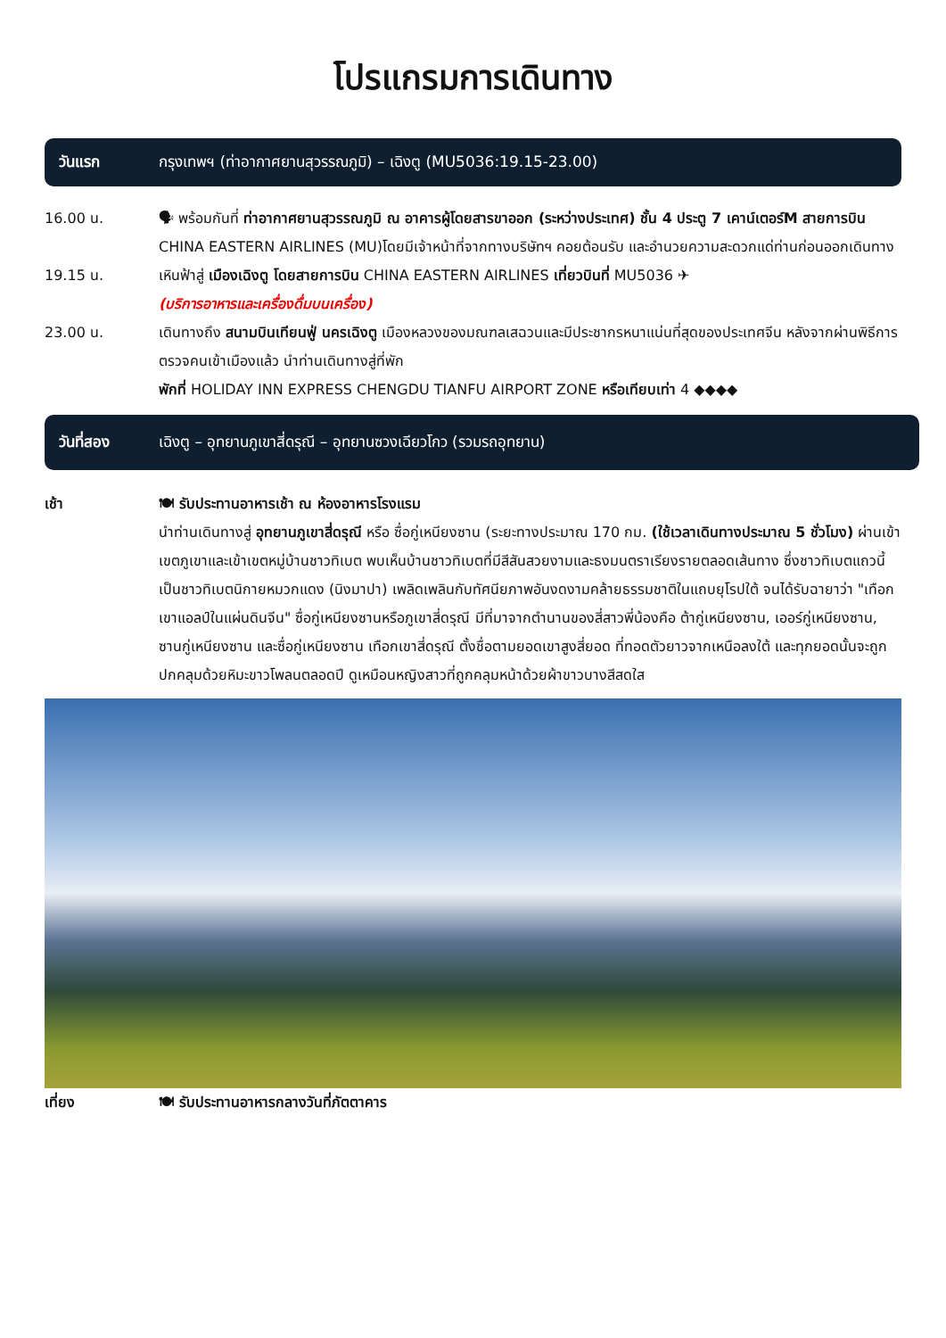โปรแกรมการเดินทาง
วันแรก กรุงเทพฯ (ท่าอากาศยานสุวรรณภูมิ) – เฉิงตู (MU5036:19.15-23.00)
16.00 น. 🗣 พร้อมกันที่ ท่าอากาศยานสุวรรณภูมิ ณ อาคารผู้โดยสารขาออก (ระหว่างประเทศ) ชั้น 4 ประตู 7 เคาน์เตอร์M สายการบิน CHINA EASTERN AIRLINES (MU)โดยมีเจ้าหน้าที่จากทางบริษัทฯ คอยต้อนรับ และอำนวยความสะดวกแด่ท่านก่อนออกเดินทาง
19.15 น. เหินฟ้าสู่ เมืองเฉิงตู โดยสายการบิน CHINA EASTERN AIRLINES เที่ยวบินที่ MU5036 ✈
(บริการอาหารและเครื่องดื่มบนเครื่อง)
23.00 น. เดินทางถึง สนามบินเทียนฟู่ นครเฉิงตู เมืองหลวงของมณฑลเสฉวนและมีประชากรหนาแน่นที่สุดของประเทศจีน หลังจากผ่านพิธีการตรวจคนเข้าเมืองแล้ว นำท่านเดินทางสู่ที่พัก
พักที่ HOLIDAY INN EXPRESS CHENGDU TIANFU AIRPORT ZONE หรือเทียบเท่า 4 ◆◆◆◆
วันที่สอง เฉิงตู – อุทยานภูเขาสี่ดรุณี – อุทยานซวงเฉียวโกว (รวมรถอุทยาน)
เช้า 🍽 รับประทานอาหารเช้า ณ ห้องอาหารโรงแรม
นำท่านเดินทางสู่ อุทยานภูเขาสี่ดรุณี หรือ ซื่อกู่เหนียงซาน (ระยะทางประมาณ 170 กม. (ใช้เวลาเดินทางประมาณ 5 ชั่วโมง) ผ่านเข้าเขตภูเขาและเข้าเขตหมู่บ้านชาวทิเบต พบเห็นบ้านชาวทิเบตที่มีสีสันสวยงามและธงมนตราเรียงรายตลอดเส้นทาง ซึ่งชาวทิเบตแถวนี้เป็นชาวทิเบตนิกายหมวกแดง (นิงมาปา) เพลิดเพลินกับทัศนียภาพอันงดงามคล้ายธรรมชาติในแถบยุโรปใต้ จนได้รับฉายาว่า "เทือกเขาแอลป์ในแผ่นดินจีน" ซื่อกู่เหนียงซานหรือภูเขาสี่ดรุณี มีที่มาจากตำนานของสี่สาวพี่น้องคือ ต้ากู่เหนียงซาน, เออร์กู่เหนียงซาน, ซานกู่เหนียงซาน และซื่อกู่เหนียงซาน เทือกเขาสี่ดรุณี ตั้งชื่อตามยอดเขาสูงสี่ยอด ที่ทอดตัวยาวจากเหนือลงใต้ และทุกยอดนั้นจะถูกปกคลุมด้วยหิมะขาวโพลนตลอดปี ดูเหมือนหญิงสาวที่ถูกคลุมหน้าด้วยผ้าขาวบางสีสดใส
เที่ยง 🍽 รับประทานอาหารกลางวันที่ภัตตาคาร